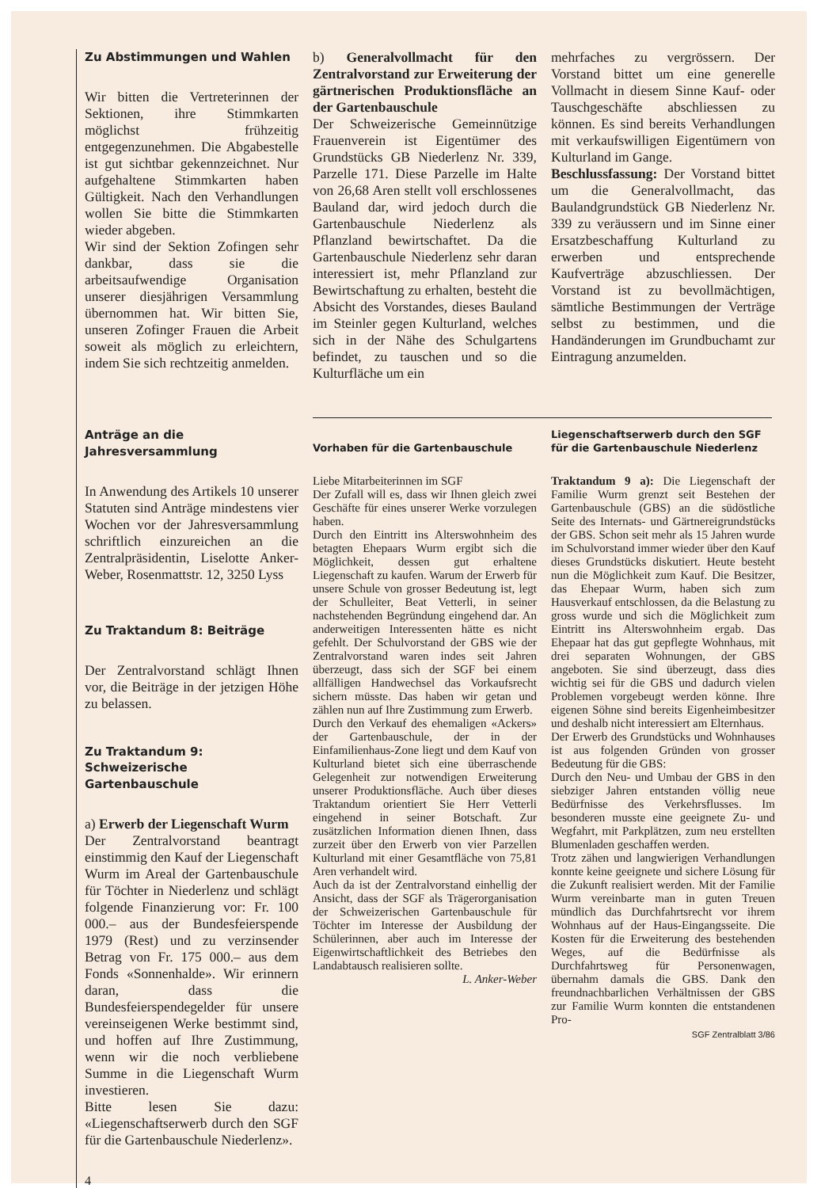Zu Abstimmungen und Wahlen
Wir bitten die Vertreterinnen der Sektionen, ihre Stimmkarten möglichst frühzeitig entgegenzunehmen. Die Abgabestelle ist gut sichtbar gekennzeichnet. Nur aufgehaltene Stimmkarten haben Gültigkeit. Nach den Verhandlungen wollen Sie bitte die Stimmkarten wieder abgeben.
Wir sind der Sektion Zofingen sehr dankbar, dass sie die arbeitsaufwendige Organisation unserer diesjährigen Versammlung übernommen hat. Wir bitten Sie, unseren Zofinger Frauen die Arbeit soweit als möglich zu erleichtern, indem Sie sich rechtzeitig anmelden.
Anträge an die Jahresversammlung
In Anwendung des Artikels 10 unserer Statuten sind Anträge mindestens vier Wochen vor der Jahresversammlung schriftlich einzureichen an die Zentralpräsidentin, Liselotte Anker-Weber, Rosenmattstr. 12, 3250 Lyss
Zu Traktandum 8: Beiträge
Der Zentralvorstand schlägt Ihnen vor, die Beiträge in der jetzigen Höhe zu belassen.
Zu Traktandum 9: Schweizerische Gartenbauschule
a) Erwerb der Liegenschaft Wurm
Der Zentralvorstand beantragt einstimmig den Kauf der Liegenschaft Wurm im Areal der Gartenbauschule für Töchter in Niederlenz und schlägt folgende Finanzierung vor: Fr. 100 000.– aus der Bundesfeierspende 1979 (Rest) und zu verzinsender Betrag von Fr. 175 000.– aus dem Fonds «Sonnenhalde». Wir erinnern daran, dass die Bundesfeierspendegelder für unsere vereinseigenen Werke bestimmt sind, und hoffen auf Ihre Zustimmung, wenn wir die noch verbliebene Summe in die Liegenschaft Wurm investieren.
Bitte lesen Sie dazu: «Liegenschaftserwerb durch den SGF für die Gartenbauschule Niederlenz».
4
b) Generalvollmacht für den Zentralvorstand zur Erweiterung der gärtnerischen Produktionsfläche an der Gartenbauschule
Der Schweizerische Gemeinnützige Frauenverein ist Eigentümer des Grundstücks GB Niederlenz Nr. 339, Parzelle 171. Diese Parzelle im Halte von 26,68 Aren stellt voll erschlossenes Bauland dar, wird jedoch durch die Gartenbauschule Niederlenz als Pflanzland bewirtschaftet. Da die Gartenbauschule Niederlenz sehr daran interessiert ist, mehr Pflanzland zur Bewirtschaftung zu erhalten, besteht die Absicht des Vorstandes, dieses Bauland im Steinler gegen Kulturland, welches sich in der Nähe des Schulgartens befindet, zu tauschen und so die Kulturfläche um ein
Vorhaben für die Gartenbauschule
Liebe Mitarbeiterinnen im SGF
Der Zufall will es, dass wir Ihnen gleich zwei Geschäfte für eines unserer Werke vorzulegen haben.
Durch den Eintritt ins Alterswohnheim des betagten Ehepaars Wurm ergibt sich die Möglichkeit, dessen gut erhaltene Liegenschaft zu kaufen. Warum der Erwerb für unsere Schule von grosser Bedeutung ist, legt der Schulleiter, Beat Vetterli, in seiner nachstehenden Begründung eingehend dar. An anderweitigen Interessenten hätte es nicht gefehlt. Der Schulvorstand der GBS wie der Zentralvorstand waren indes seit Jahren überzeugt, dass sich der SGF bei einem allfälligen Handwechsel das Vorkaufsrecht sichern müsste. Das haben wir getan und zählen nun auf Ihre Zustimmung zum Erwerb.
Durch den Verkauf des ehemaligen «Ackers» der Gartenbauschule, der in der Einfamilienhaus-Zone liegt und dem Kauf von Kulturland bietet sich eine überraschende Gelegenheit zur notwendigen Erweiterung unserer Produktionsfläche. Auch über dieses Traktandum orientiert Sie Herr Vetterli eingehend in seiner Botschaft. Zur zusätzlichen Information dienen Ihnen, dass zurzeit über den Erwerb von vier Parzellen Kulturland mit einer Gesamtfläche von 75,81 Aren verhandelt wird.
Auch da ist der Zentralvorstand einhellig der Ansicht, dass der SGF als Trägerorganisation der Schweizerischen Gartenbauschule für Töchter im Interesse der Ausbildung der Schülerinnen, aber auch im Interesse der Eigenwirtschaftlichkeit des Betriebes den Landabtausch realisieren sollte.
L. Anker-Weber
mehrfaches zu vergrössern. Der Vorstand bittet um eine generelle Vollmacht in diesem Sinne Kauf- oder Tauschgeschäfte abschliessen zu können. Es sind bereits Verhandlungen mit verkaufswilligen Eigentümern von Kulturland im Gange.
Beschlussfassung: Der Vorstand bittet um die Generalvollmacht, das Baulandgrundstück GB Niederlenz Nr. 339 zu veräussern und im Sinne einer Ersatzbeschaffung Kulturland zu erwerben und entsprechende Kaufverträge abzuschliessen. Der Vorstand ist zu bevollmächtigen, sämtliche Bestimmungen der Verträge selbst zu bestimmen, und die Handänderungen im Grundbuchamt zur Eintragung anzumelden.
Liegenschaftserwerb durch den SGF für die Gartenbauschule Niederlenz
Traktandum 9 a): Die Liegenschaft der Familie Wurm grenzt seit Bestehen der Gartenbauschule (GBS) an die südöstliche Seite des Internats- und Gärtnereigrundstücks der GBS. Schon seit mehr als 15 Jahren wurde im Schulvorstand immer wieder über den Kauf dieses Grundstücks diskutiert. Heute besteht nun die Möglichkeit zum Kauf. Die Besitzer, das Ehepaar Wurm, haben sich zum Hausverkauf entschlossen, da die Belastung zu gross wurde und sich die Möglichkeit zum Eintritt ins Alterswohnheim ergab. Das Ehepaar hat das gut gepflegte Wohnhaus, mit drei separaten Wohnungen, der GBS angeboten. Sie sind überzeugt, dass dies wichtig sei für die GBS und dadurch vielen Problemen vorgebeugt werden könne. Ihre eigenen Söhne sind bereits Eigenheimbesitzer und deshalb nicht interessiert am Elternhaus.
Der Erwerb des Grundstücks und Wohnhauses ist aus folgenden Gründen von grosser Bedeutung für die GBS:
Durch den Neu- und Umbau der GBS in den siebziger Jahren entstanden völlig neue Bedürfnisse des Verkehrsflusses. Im besonderen musste eine geeignete Zu- und Wegfahrt, mit Parkplätzen, zum neu erstellten Blumenladen geschaffen werden.
Trotz zähen und langwierigen Verhandlungen konnte keine geeignete und sichere Lösung für die Zukunft realisiert werden. Mit der Familie Wurm vereinbarte man in guten Treuen mündlich das Durchfahrtsrecht vor ihrem Wohnhaus auf der Haus-Eingangsseite. Die Kosten für die Erweiterung des bestehenden Weges, auf die Bedürfnisse als Durchfahrtsweg für Personenwagen, übernahm damals die GBS. Dank den freundnachbarlichen Verhältnissen der GBS zur Familie Wurm konnten die entstandenen Pro-
SGF Zentralblatt 3/86